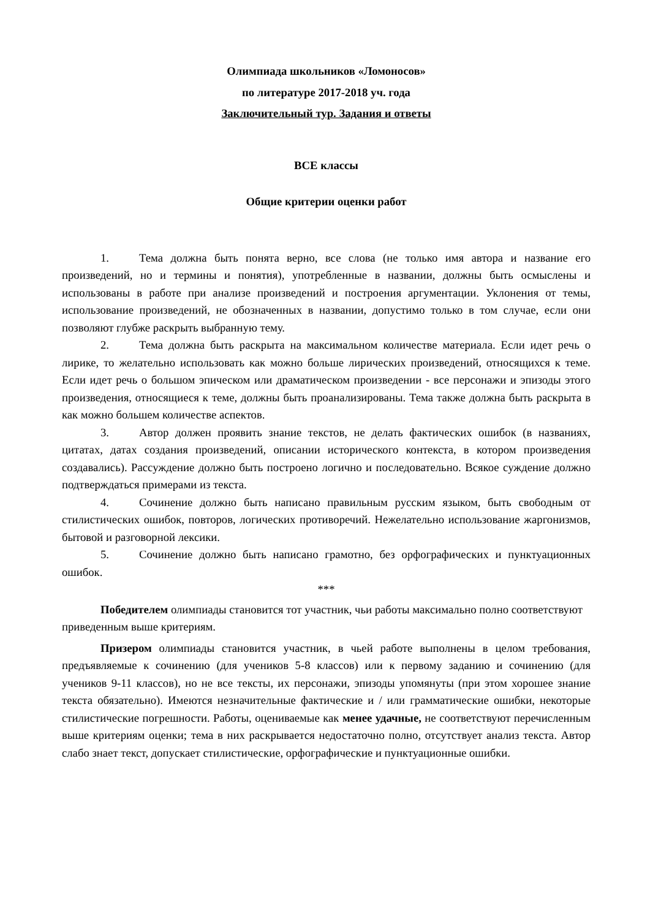Олимпиада школьников «Ломоносов»
по литературе 2017-2018 уч. года
Заключительный тур. Задания и ответы
ВСЕ классы
Общие критерии оценки работ
1. Тема должна быть понята верно, все слова (не только имя автора и название его произведений, но и термины и понятия), употребленные в названии, должны быть осмыслены и использованы в работе при анализе произведений и построения аргументации. Уклонения от темы, использование произведений, не обозначенных в названии, допустимо только в том случае, если они позволяют глубже раскрыть выбранную тему.
2. Тема должна быть раскрыта на максимальном количестве материала. Если идет речь о лирике, то желательно использовать как можно больше лирических произведений, относящихся к теме. Если идет речь о большом эпическом или драматическом произведении - все персонажи и эпизоды этого произведения, относящиеся к теме, должны быть проанализированы. Тема также должна быть раскрыта в как можно большем количестве аспектов.
3. Автор должен проявить знание текстов, не делать фактических ошибок (в названиях, цитатах, датах создания произведений, описании исторического контекста, в котором произведения создавались). Рассуждение должно быть построено логично и последовательно. Всякое суждение должно подтверждаться примерами из текста.
4. Сочинение должно быть написано правильным русским языком, быть свободным от стилистических ошибок, повторов, логических противоречий. Нежелательно использование жаргонизмов, бытовой и разговорной лексики.
5. Сочинение должно быть написано грамотно, без орфографических и пунктуационных ошибок.
***
Победителем олимпиады становится тот участник, чьи работы максимально полно соответствуют приведенным выше критериям.
Призером олимпиады становится участник, в чьей работе выполнены в целом требования, предъявляемые к сочинению (для учеников 5-8 классов) или к первому заданию и сочинению (для учеников 9-11 классов), но не все тексты, их персонажи, эпизоды упомянуты (при этом хорошее знание текста обязательно). Имеются незначительные фактические и / или грамматические ошибки, некоторые стилистические погрешности. Работы, оцениваемые как менее удачные, не соответствуют перечисленным выше критериям оценки; тема в них раскрывается недостаточно полно, отсутствует анализ текста. Автор слабо знает текст, допускает стилистические, орфографические и пунктуационные ошибки.